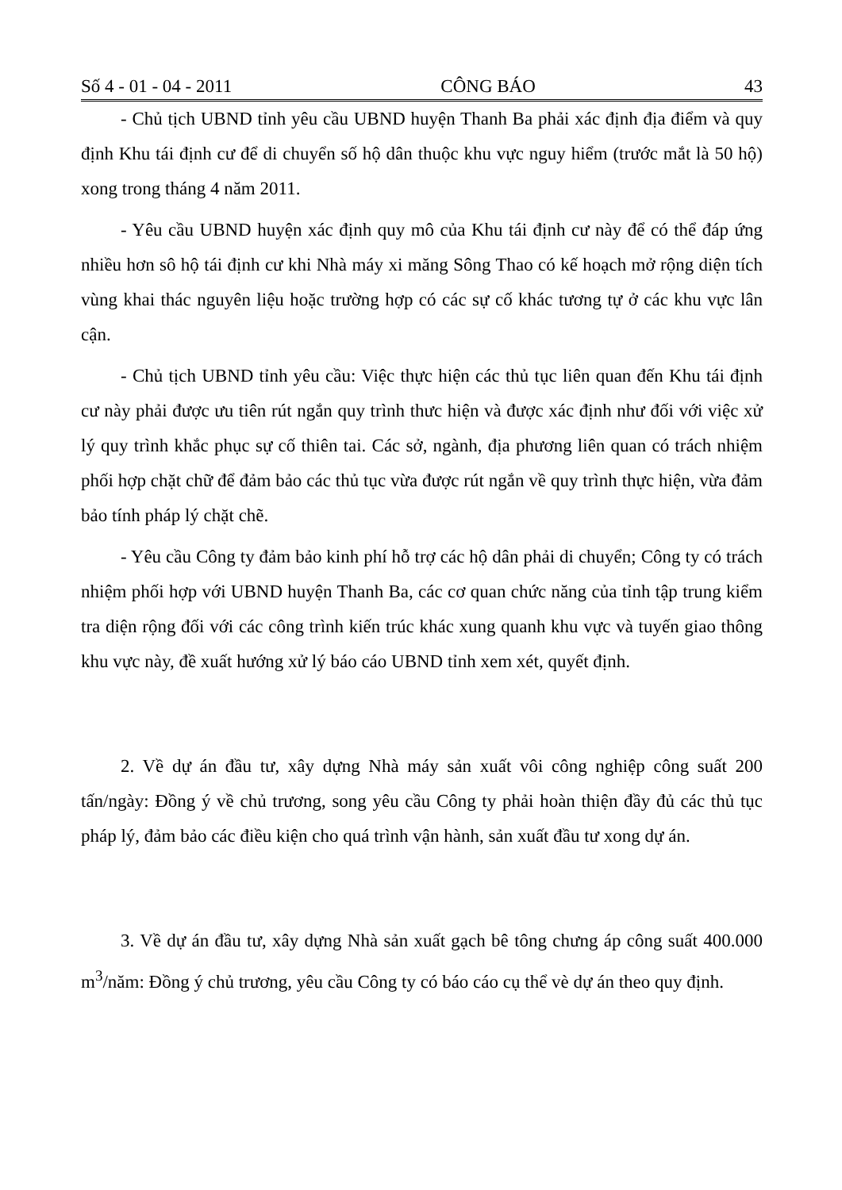Số 4 - 01 - 04 - 2011 CÔNG BÁO 43
- Chủ tịch UBND tỉnh yêu cầu UBND huyện Thanh Ba phải xác định địa điểm và quy định Khu tái định cư để di chuyển số hộ dân thuộc khu vực nguy hiểm (trước mắt là 50 hộ) xong trong tháng 4 năm 2011.
- Yêu cầu UBND huyện xác định quy mô của Khu tái định cư này để có thể đáp ứng nhiều hơn sô hộ tái định cư khi Nhà máy xi măng Sông Thao có kế hoạch mở rộng diện tích vùng khai thác nguyên liệu hoặc trường hợp có các sự cố khác tương tự ở các khu vực lân cận.
- Chủ tịch UBND tỉnh yêu cầu: Việc thực hiện các thủ tục liên quan đến Khu tái định cư này phải được ưu tiên rút ngắn quy trình thưc hiện và được xác định như đối với việc xử lý quy trình khắc phục sự cố thiên tai. Các sở, ngành, địa phương liên quan có trách nhiệm phối hợp chặt chữ để đảm bảo các thủ tục vừa được rút ngắn về quy trình thực hiện, vừa đảm bảo tính pháp lý chặt chẽ.
- Yêu cầu Công ty đảm bảo kinh phí hỗ trợ các hộ dân phải di chuyển; Công ty có trách nhiệm phối hợp với UBND huyện Thanh Ba, các cơ quan chức năng của tỉnh tập trung kiểm tra diện rộng đối với các công trình kiến trúc khác xung quanh khu vực và tuyến giao thông khu vực này, đề xuất hướng xử lý báo cáo UBND tỉnh xem xét, quyết định.
2. Về dự án đầu tư, xây dựng Nhà máy sản xuất vôi công nghiệp công suất 200 tấn/ngày: Đồng ý về chủ trương, song yêu cầu Công ty phải hoàn thiện đầy đủ các thủ tục pháp lý, đảm bảo các điều kiện cho quá trình vận hành, sản xuất đầu tư xong dự án.
3. Về dự án đầu tư, xây dựng Nhà sản xuất gạch bê tông chưng áp công suất 400.000 m<sup>3</sup>/năm: Đồng ý chủ trương, yêu cầu Công ty có báo cáo cụ thể vè dự án theo quy định.